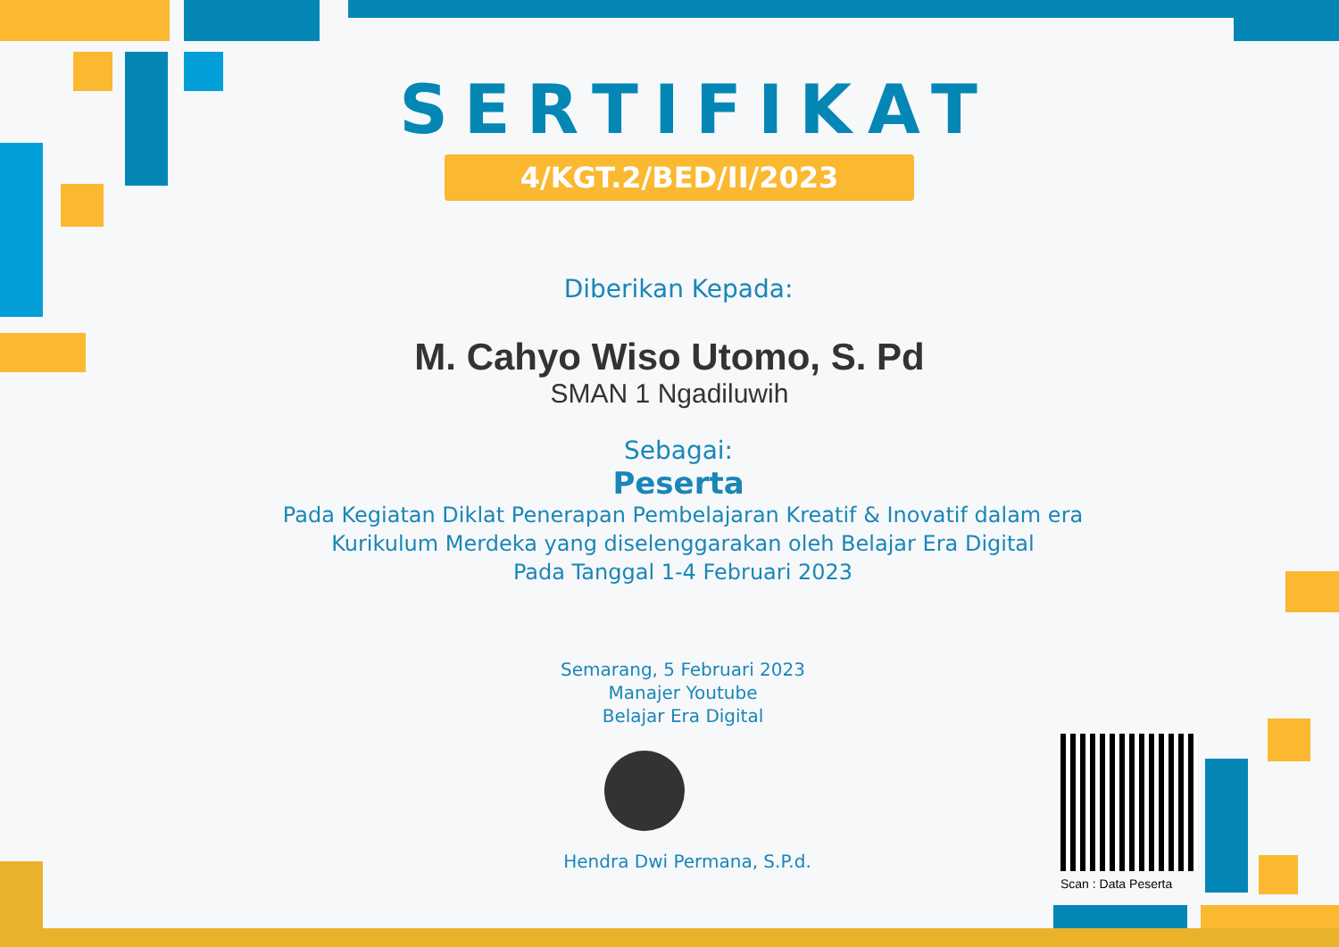SERTIFIKAT
4/KGT.2/BED/II/2023
Diberikan Kepada:
M. Cahyo Wiso Utomo, S. Pd
SMAN 1 Ngadiluwih
Sebagai:
Peserta
Pada Kegiatan Diklat Penerapan Pembelajaran Kreatif & Inovatif dalam era
Kurikulum Merdeka yang diselenggarakan oleh Belajar Era Digital
Pada Tanggal 1-4 Februari 2023
Semarang, 5 Februari 2023
Manajer Youtube
Belajar Era Digital
Hendra Dwi Permana, S.P.d.
Scan : Data Peserta